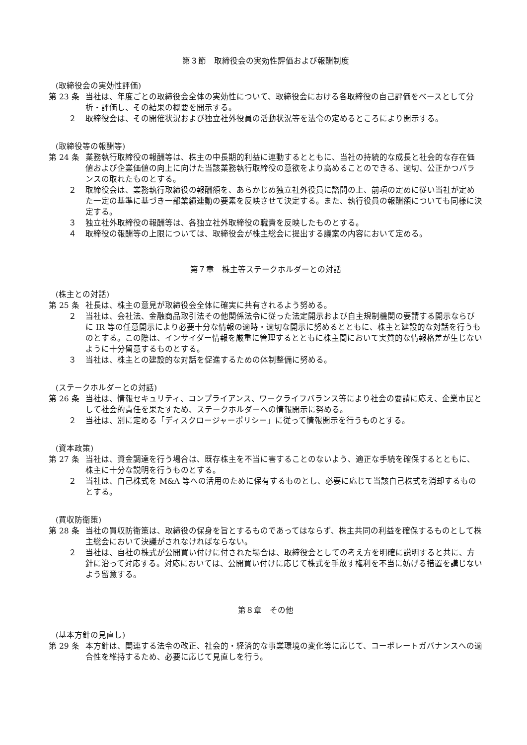第３節　取締役会の実効性評価および報酬制度
(取締役会の実効性評価)
第 23 条 当社は、年度ごとの取締役会全体の実効性について、取締役会における各取締役の自己評価をベースとして分析・評価し、その結果の概要を開示する。
２ 取締役会は、その開催状況および独立社外役員の活動状況等を法令の定めるところにより開示する。
(取締役等の報酬等)
第 24 条 業務執行取締役の報酬等は、株主の中長期的利益に連動するとともに、当社の持続的な成長と社会的な存在価値および企業価値の向上に向けた当該業務執行取締役の意欲をより高めることのできる、適切、公正かつバランスの取れたものとする。
２ 取締役会は、業務執行取締役の報酬額を、あらかじめ独立社外役員に諮問の上、前項の定めに従い当社が定めた一定の基準に基づき一部業績連動の要素を反映させて決定する。また、執行役員の報酬額についても同様に決定する。
３ 独立社外取締役の報酬等は、各独立社外取締役の職責を反映したものとする。
４ 取締役の報酬等の上限については、取締役会が株主総会に提出する議案の内容において定める。
第７章　株主等ステークホルダーとの対話
(株主との対話)
第 25 条 社長は、株主の意見が取締役会全体に確実に共有されるよう努める。
２ 当社は、会社法、金融商品取引法その他関係法令に従った法定開示および自主規制機関の要請する開示ならびに IR 等の任意開示により必要十分な情報の適時・適切な開示に努めるとともに、株主と建設的な対話を行うものとする。この際は、インサイダー情報を厳重に管理するとともに株主間において実質的な情報格差が生じないように十分留意するものとする。
３ 当社は、株主との建設的な対話を促進するための体制整備に努める。
(ステークホルダーとの対話)
第 26 条 当社は、情報セキュリティ、コンプライアンス、ワークライフバランス等により社会の要請に応え、企業市民として社会的責任を果たすため、ステークホルダーへの情報開示に努める。
２ 当社は、別に定める「ディスクロージャーポリシー」に従って情報開示を行うものとする。
(資本政策)
第 27 条 当社は、資金調達を行う場合は、既存株主を不当に害することのないよう、適正な手続を確保するとともに、株主に十分な説明を行うものとする。
２ 当社は、自己株式を M&A 等への活用のために保有するものとし、必要に応じて当該自己株式を消却するものとする。
(買収防衛策)
第 28 条 当社の買収防衛策は、取締役の保身を旨とするものであってはならず、株主共同の利益を確保するものとして株主総会において決議がされなければならない。
２ 当社は、自社の株式が公開買い付けに付された場合は、取締役会としての考え方を明確に説明すると共に、方針に沿って対応する。対応においては、公開買い付けに応じて株式を手放す権利を不当に妨げる措置を講じないよう留意する。
第８章　その他
(基本方針の見直し)
第 29 条 本方針は、関連する法令の改正、社会的・経済的な事業環境の変化等に応じて、コーポレートガバナンスへの適合性を維持するため、必要に応じて見直しを行う。